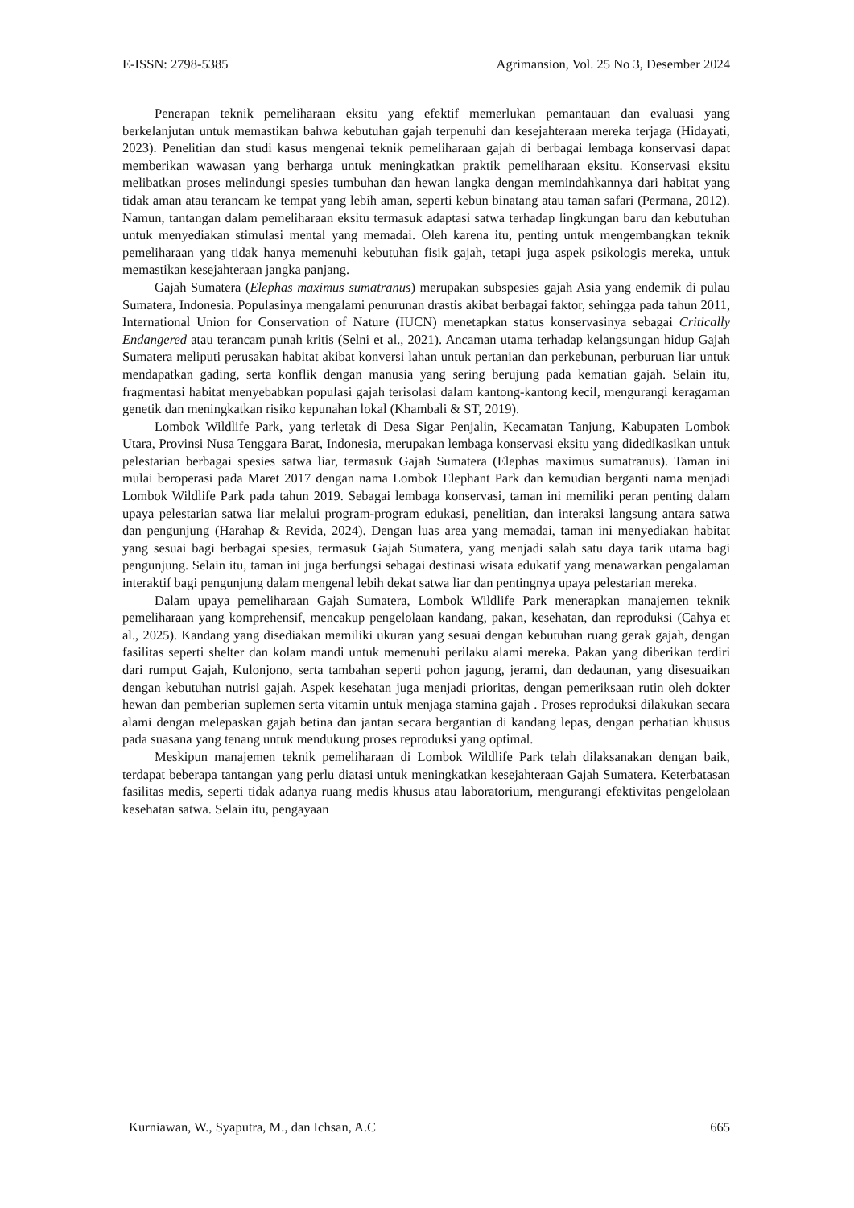E-ISSN: 2798-5385 Agrimansion, Vol. 25 No 3, Desember 2024
Penerapan teknik pemeliharaan eksitu yang efektif memerlukan pemantauan dan evaluasi yang berkelanjutan untuk memastikan bahwa kebutuhan gajah terpenuhi dan kesejahteraan mereka terjaga (Hidayati, 2023). Penelitian dan studi kasus mengenai teknik pemeliharaan gajah di berbagai lembaga konservasi dapat memberikan wawasan yang berharga untuk meningkatkan praktik pemeliharaan eksitu. Konservasi eksitu melibatkan proses melindungi spesies tumbuhan dan hewan langka dengan memindahkannya dari habitat yang tidak aman atau terancam ke tempat yang lebih aman, seperti kebun binatang atau taman safari (Permana, 2012). Namun, tantangan dalam pemeliharaan eksitu termasuk adaptasi satwa terhadap lingkungan baru dan kebutuhan untuk menyediakan stimulasi mental yang memadai. Oleh karena itu, penting untuk mengembangkan teknik pemeliharaan yang tidak hanya memenuhi kebutuhan fisik gajah, tetapi juga aspek psikologis mereka, untuk memastikan kesejahteraan jangka panjang.
Gajah Sumatera (Elephas maximus sumatranus) merupakan subspesies gajah Asia yang endemik di pulau Sumatera, Indonesia. Populasinya mengalami penurunan drastis akibat berbagai faktor, sehingga pada tahun 2011, International Union for Conservation of Nature (IUCN) menetapkan status konservasinya sebagai Critically Endangered atau terancam punah kritis (Selni et al., 2021). Ancaman utama terhadap kelangsungan hidup Gajah Sumatera meliputi perusakan habitat akibat konversi lahan untuk pertanian dan perkebunan, perburuan liar untuk mendapatkan gading, serta konflik dengan manusia yang sering berujung pada kematian gajah. Selain itu, fragmentasi habitat menyebabkan populasi gajah terisolasi dalam kantong-kantong kecil, mengurangi keragaman genetik dan meningkatkan risiko kepunahan lokal (Khambali & ST, 2019).
Lombok Wildlife Park, yang terletak di Desa Sigar Penjalin, Kecamatan Tanjung, Kabupaten Lombok Utara, Provinsi Nusa Tenggara Barat, Indonesia, merupakan lembaga konservasi eksitu yang didedikasikan untuk pelestarian berbagai spesies satwa liar, termasuk Gajah Sumatera (Elephas maximus sumatranus). Taman ini mulai beroperasi pada Maret 2017 dengan nama Lombok Elephant Park dan kemudian berganti nama menjadi Lombok Wildlife Park pada tahun 2019. Sebagai lembaga konservasi, taman ini memiliki peran penting dalam upaya pelestarian satwa liar melalui program-program edukasi, penelitian, dan interaksi langsung antara satwa dan pengunjung (Harahap & Revida, 2024). Dengan luas area yang memadai, taman ini menyediakan habitat yang sesuai bagi berbagai spesies, termasuk Gajah Sumatera, yang menjadi salah satu daya tarik utama bagi pengunjung. Selain itu, taman ini juga berfungsi sebagai destinasi wisata edukatif yang menawarkan pengalaman interaktif bagi pengunjung dalam mengenal lebih dekat satwa liar dan pentingnya upaya pelestarian mereka.
Dalam upaya pemeliharaan Gajah Sumatera, Lombok Wildlife Park menerapkan manajemen teknik pemeliharaan yang komprehensif, mencakup pengelolaan kandang, pakan, kesehatan, dan reproduksi (Cahya et al., 2025). Kandang yang disediakan memiliki ukuran yang sesuai dengan kebutuhan ruang gerak gajah, dengan fasilitas seperti shelter dan kolam mandi untuk memenuhi perilaku alami mereka. Pakan yang diberikan terdiri dari rumput Gajah, Kulonjono, serta tambahan seperti pohon jagung, jerami, dan dedaunan, yang disesuaikan dengan kebutuhan nutrisi gajah. Aspek kesehatan juga menjadi prioritas, dengan pemeriksaan rutin oleh dokter hewan dan pemberian suplemen serta vitamin untuk menjaga stamina gajah . Proses reproduksi dilakukan secara alami dengan melepaskan gajah betina dan jantan secara bergantian di kandang lepas, dengan perhatian khusus pada suasana yang tenang untuk mendukung proses reproduksi yang optimal.
Meskipun manajemen teknik pemeliharaan di Lombok Wildlife Park telah dilaksanakan dengan baik, terdapat beberapa tantangan yang perlu diatasi untuk meningkatkan kesejahteraan Gajah Sumatera. Keterbatasan fasilitas medis, seperti tidak adanya ruang medis khusus atau laboratorium, mengurangi efektivitas pengelolaan kesehatan satwa. Selain itu, pengayaan
Kurniawan, W., Syaputra, M., dan Ichsan, A.C 665